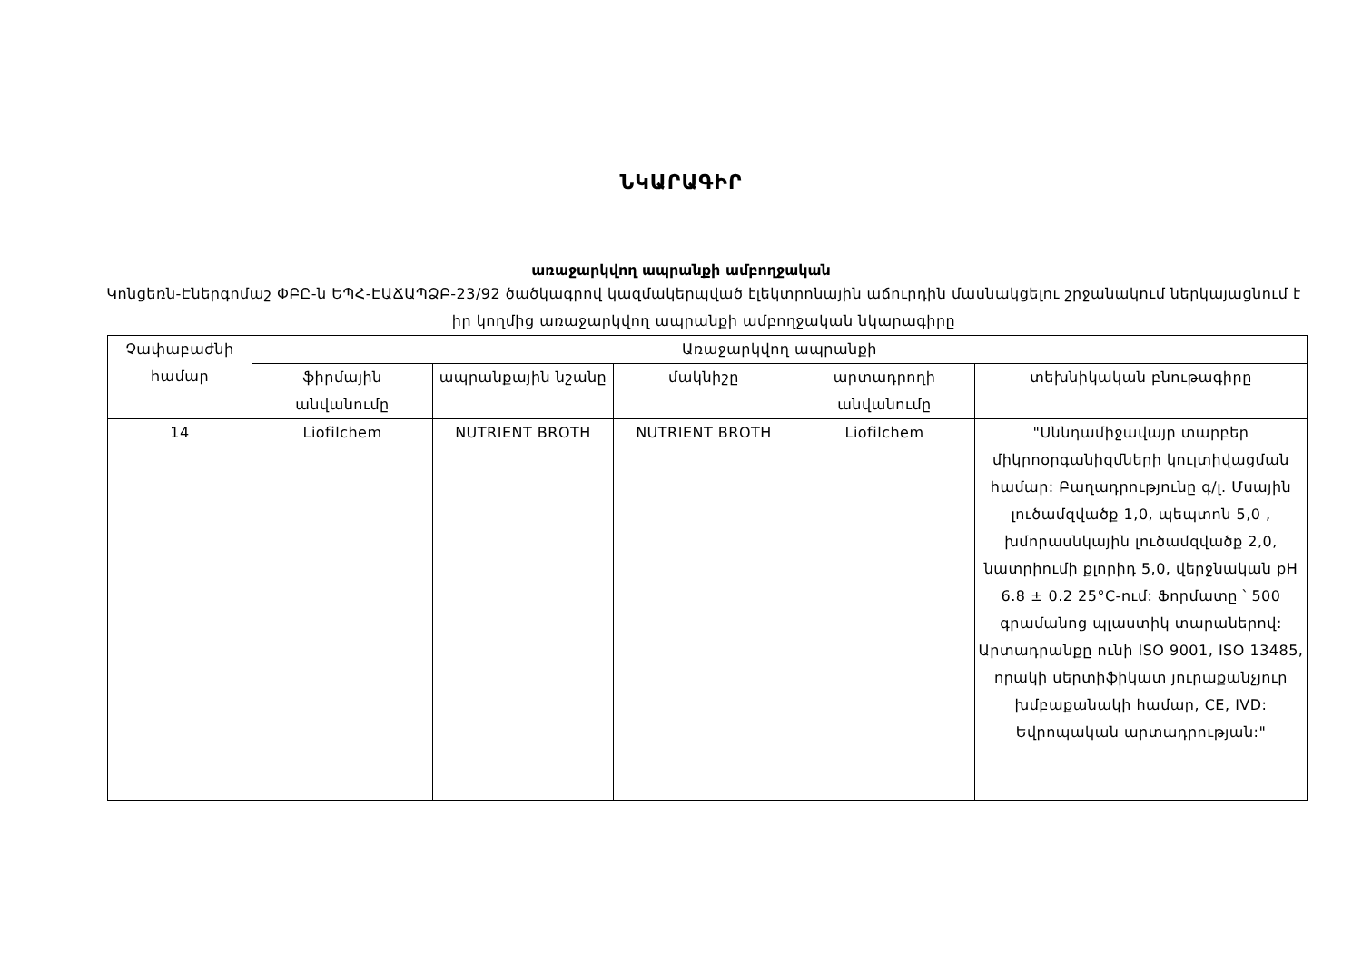ՆԿԱՐԱԳԻՐ
առաջարկվող ապրանքի ամբողջական
Կոնցեռն-Էներգոմաշ ՓԲԸ-ն ԵՊՀ-ԷԱՃԱՊՁԲ-23/92 ծածկագրով կազմակերպված էլեկտրոնային աճուրդին մասնակցելու շրջանակում ներկայացնում է իր կողմից առաջարկվող ապրանքի ամբողջական նկարագիրը
| Չափաբաժնի համար | Առաջարկվող ապրանքի | | | | |
| --- | --- | --- | --- | --- | --- |
| | ֆիրմային անվանումը | ապրանքային նշանը | մակնիշը | արտադրողի անվանումը | տեխնիկական բնութագիրը |
| 14 | Liofilchem | NUTRIENT BROTH | NUTRIENT BROTH | Liofilchem | "Սննդամիջավայր տարբեր միկրոօրգանիզմների կուլտիվացման համար: Բաղադրությունը գ/լ. Մսային լուծամզվածք 1,0, պեպտոն 5,0 , խմորասնկային լուծամզվածք 2,0, նատրիումի քլորիդ 5,0, վերջնական pH 6.8 ± 0.2 25°C-ում: Ֆորմատը ՝ 500 գրամանոց պլաստիկ տարաներով: Արտադրանքը ունի ISO 9001, ISO 13485, որակի սերտիֆիկատ յուրաքանչյուր խմբաքանակի համար, CE, IVD: Եվրոպական արտադրության:" |